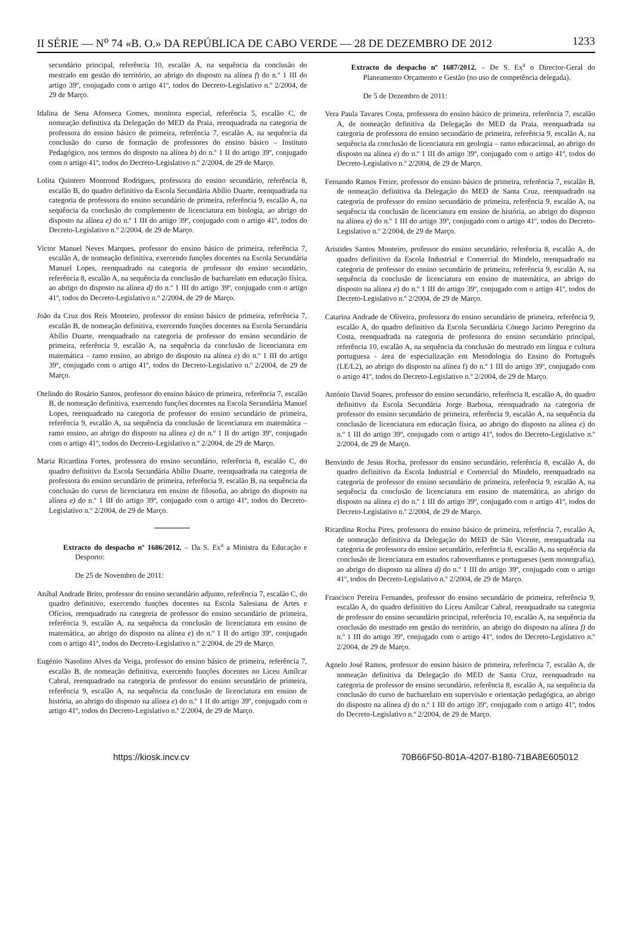II SÉRIE — N<sup>o</sup> 74 «B. O.» DA REPÚBLICA DE CABO VERDE — 28 DE DEZEMBRO DE 2012 1233
secundário principal, referência 10, escalão A, na sequência da conclusão do mestrado em gestão do território, ao abrigo do disposto na alínea f) do n.º 1 III do artigo 39º, conjugado com o artigo 41º, todos do Decreto-Legislativo n.º 2/2004, de 29 de Março.
Idalina de Sena Afonseca Gomes, monitora especial, referência 5, escalão C, de nomeação definitiva da Delegação do MED da Praia, reenquadrada na categoria de professora do ensino básico de primeira, referência 7, escalão A, na sequência da conclusão do curso de formação de professores do ensino básico – Instituto Pedagógico, nos termos do disposto na alínea b) do n.º 1 II do artigo 39º, conjugado com o artigo 41º, todos do Decreto-Legislativo n.º 2/2004, de 29 de Março.
Lolita Quintero Montrond Rodrigues, professora do ensino secundário, referência 8, escalão B, do quadro definitivo da Escola Secundária Abílio Duarte, reenquadrada na categoria de professora do ensino secundário de primeira, referência 9, escalão A, na sequência da conclusão do complemento de licenciatura em biologia, ao abrigo do disposto na alínea e) do n.º 1 III do artigo 39º, conjugado com o artigo 41º, todos do Decreto-Legislativo n.º 2/2004, de 29 de Março.
Victor Manuel Neves Marques, professor do ensino básico de primeira, referência 7, escalão A, de nomeação definitiva, exercendo funções docentes na Escola Secundária Manuel Lopes, reenquadrado na categoria de professor do ensino secundário, referência 8, escalão A, na sequência da conclusão de bacharelato em educação física, ao abrigo do disposto na alínea d) do n.º 1 III do artigo 39º, conjugado com o artigo 41º, todos do Decreto-Legislativo n.º 2/2004, de 29 de Março.
João da Cruz dos Reis Monteiro, professor do ensino básico de primeira, referência 7, escalão B, de nomeação definitiva, exercendo funções docentes na Escola Secundária Abílio Duarte, reenquadrado na categoria de professor do ensino secundário de primeira, referência 9, escalão A, na sequência da conclusão de licenciatura em matemática – ramo ensino, ao abrigo do disposto na alínea e) do n.º 1 III do artigo 39º, conjugado com o artigo 41º, todos do Decreto-Legislativo n.º 2/2004, de 29 de Março.
Otelindo do Rosário Santos, professor do ensino básico de primeira, referência 7, escalão B, de nomeação definitiva, exercendo funções docentes na Escola Secundária Manuel Lopes, reenquadrado na categoria de professor do ensino secundário de primeira, referência 9, escalão A, na sequência da conclusão de licenciatura em matemática – ramo ensino, ao abrigo do disposto na alínea e) do n.º 1 II do artigo 39º, conjugado com o artigo 41º, todos do Decreto-Legislativo n.º 2/2004, de 29 de Março.
Maria Ricardina Fortes, professora do ensino secundário, referência 8, escalão C, do quadro definitivo da Escola Secundária Abílio Duarte, reenquadrada na categoria de professora do ensino secundário de primeira, referência 9, escalão B, na sequência da conclusão do curso de licenciatura em ensino de filosofia, ao abrigo do disposto na alínea e) do n.º 1 III do artigo 39º, conjugado com o artigo 41º, todos do Decreto-Legislativo n.º 2/2004, de 29 de Março.
Extracto do despacho nº 1686/2012. – Da S. Ex<sup>a</sup> a Ministra da Educação e Desporto:
De 25 de Novembro de 2011:
Aníbal Andrade Brito, professor do ensino secundário adjunto, referência 7, escalão C, do quadro definitivo, exercendo funções docentes na Escola Salesiana de Artes e Ofícios, reenquadrado na categoria de professor do ensino secundário de primeira, referência 9, escalão A, na sequência da conclusão de licenciatura em ensino de matemática, ao abrigo do disposto na alínea e) do n.º 1 II do artigo 39º, conjugado com o artigo 41º, todos do Decreto-Legislativo n.º 2/2004, de 29 de Março.
Eugénio Nasolino Alves da Veiga, professor do ensino básico de primeira, referência 7, escalão B, de nomeação definitiva, exercendo funções docentes no Liceu Amílcar Cabral, reenquadrado na categoria de professor do ensino secundário de primeira, referência 9, escalão A, na sequência da conclusão de licenciatura em ensino de história, ao abrigo do disposto na alínea e) do n.º 1 II do artigo 39º, conjugado com o artigo 41º, todos do Decreto-Legislativo n.º 2/2004, de 29 de Março.
Extracto do despacho nº 1687/2012. – De S. Ex<sup>a</sup> o Director-Geral do Planeamento Orçamento e Gestão (no uso de competência delegada).
De 5 de Dezembro de 2011:
Vera Paula Tavares Costa, professora do ensino básico de primeira, referência 7, escalão A, de nomeação definitiva da Delegação do MED da Praia, reenquadrada na categoria de professora do ensino secundário de primeira, referência 9, escalão A, na sequência da conclusão de licenciatura em geologia – ramo educacional, ao abrigo do disposto na alínea e) do n.º 1 III do artigo 39º, conjugado com o artigo 41º, todos do Decreto-Legislativo n.º 2/2004, de 29 de Março.
Fernando Ramos Freire, professor do ensino básico de primeira, referência 7, escalão B, de nomeação definitiva da Delegação do MED de Santa Cruz, reenquadrado na categoria de professor do ensino secundário de primeira, referência 9, escalão A, na sequência da conclusão de licenciatura em ensino de história, ao abrigo do disposto na alínea e) do n.º 1 III do artigo 39º, conjugado com o artigo 41º, todos do Decreto-Legislativo n.º 2/2004, de 29 de Março.
Aristides Santos Monteiro, professor do ensino secundário, referência 8, escalão A, do quadro definitivo da Escola Industrial e Comercial do Mindelo, reenquadrado na categoria de professor do ensino secundário de primeira, referência 9, escalão A, na sequência da conclusão de licenciatura em ensino de matemática, ao abrigo do disposto na alínea e) do n.º 1 III do artigo 39º, conjugado com o artigo 41º, todos do Decreto-Legislativo n.º 2/2004, de 29 de Março.
Catarina Andrade de Oliveira, professora do ensino secundário de primeira, referência 9, escalão A, do quadro definitivo da Escola Secundária Cónego Jacinto Peregrino da Costa, reenquadrada na categoria de professora do ensino secundário principal, referência 10, escalão A, na sequência da conclusão do mestrado em língua e cultura portuguesa - área de especialização em Metodologia do Ensino do Português (LE/L2), ao abrigo do disposto na alínea f) do n.º 1 III do artigo 39º, conjugado com o artigo 41º, todos do Decreto-Legislativo n.º 2/2004, de 29 de Março.
António David Soares, professor do ensino secundário, referência 8, escalão A, do quadro definitivo da Escola Secundária Jorge Barbosa, reenquadrado na categoria de professor do ensino secundário de primeira, referência 9, escalão A, na sequência da conclusão de licenciatura em educação física, ao abrigo do disposto na alínea e) do n.º 1 III do artigo 39º, conjugado com o artigo 41º, todos do Decreto-Legislativo n.º 2/2004, de 29 de Março.
Benvindo de Jesus Rocha, professor do ensino secundário, referência 8, escalão A, do quadro definitivo da Escola Industrial e Comercial do Mindelo, reenquadrado na categoria de professor do ensino secundário de primeira, referência 9, escalão A, na sequência da conclusão de licenciatura em ensino de matemática, ao abrigo do disposto na alínea e) do n.º 1 III do artigo 39º, conjugado com o artigo 41º, todos do Decreto-Legislativo n.º 2/2004, de 29 de Março.
Ricardina Rocha Pires, professora do ensino básico de primeira, referência 7, escalão A, de nomeação definitiva da Delegação do MED de São Vicente, reenquadrada na categoria de professora do ensino secundário, referência 8, escalão A, na sequência da conclusão de licenciatura em estudos caboverdianos e portugueses (sem monografia), ao abrigo do disposto na alínea d) do n.º 1 III do artigo 39º, conjugado com o artigo 41º, todos do Decreto-Legislativo n.º 2/2004, de 29 de Março.
Francisco Pereira Fernandes, professor do ensino secundário de primeira, referência 9, escalão A, do quadro definitivo do Liceu Amílcar Cabral, reenquadrado na categoria de professor do ensino secundário principal, referência 10, escalão A, na sequência da conclusão do mestrado em gestão do território, ao abrigo do disposto na alínea f) do n.º 1 III do artigo 39º, conjugado com o artigo 41º, todos do Decreto-Legislativo n.º 2/2004, de 29 de Março.
Agnelo José Ramos, professor do ensino básico de primeira, referência 7, escalão A, de nomeação definitiva da Delegação do MED de Santa Cruz, reenquadrado na categoria de professor do ensino secundário, referência 8, escalão A, na sequência da conclusão do curso de bacharelato em supervisão e orientação pedagógica, ao abrigo do disposto na alínea d) do n.º 1 III do artigo 39º, conjugado com o artigo 41º, todos do Decreto-Legislativo n.º 2/2004, de 29 de Março.
https://kiosk.incv.cv 70B66F50-801A-4207-B180-71BA8E605012